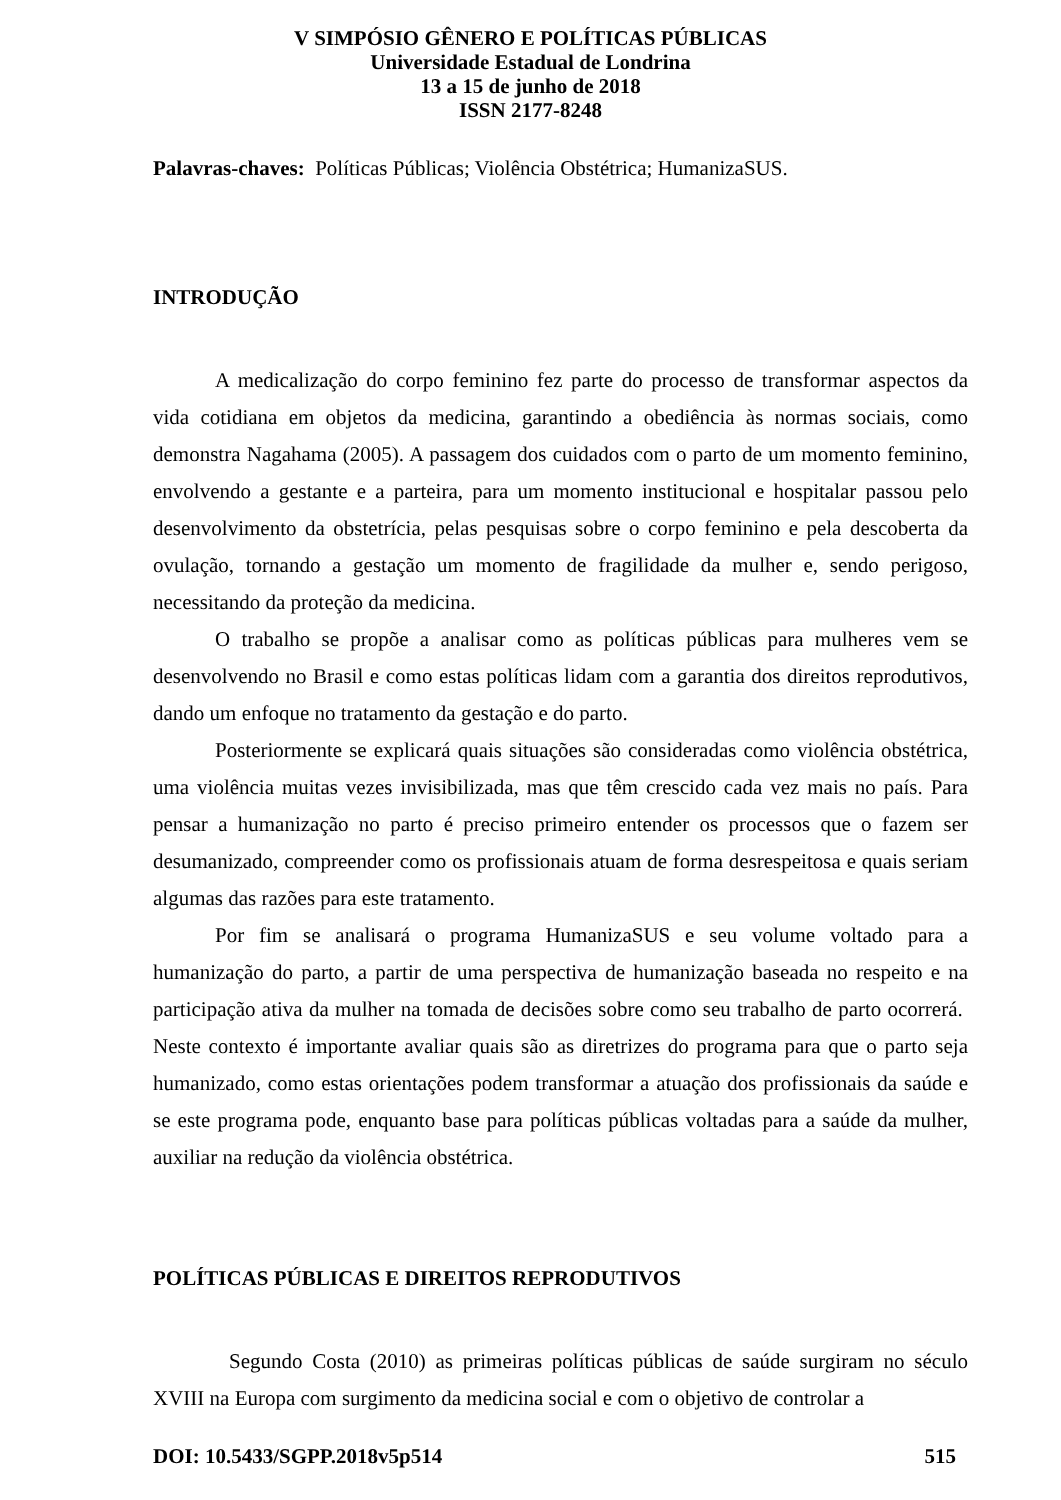V SIMPÓSIO GÊNERO E POLÍTICAS PÚBLICAS
Universidade Estadual de Londrina
13 a 15 de junho de 2018
ISSN 2177-8248
Palavras-chaves: Políticas Públicas; Violência Obstétrica; HumanizaSUS.
INTRODUÇÃO
A medicalização do corpo feminino fez parte do processo de transformar aspectos da vida cotidiana em objetos da medicina, garantindo a obediência às normas sociais, como demonstra Nagahama (2005). A passagem dos cuidados com o parto de um momento feminino, envolvendo a gestante e a parteira, para um momento institucional e hospitalar passou pelo desenvolvimento da obstetrícia, pelas pesquisas sobre o corpo feminino e pela descoberta da ovulação, tornando a gestação um momento de fragilidade da mulher e, sendo perigoso, necessitando da proteção da medicina.
O trabalho se propõe a analisar como as políticas públicas para mulheres vem se desenvolvendo no Brasil e como estas políticas lidam com a garantia dos direitos reprodutivos, dando um enfoque no tratamento da gestação e do parto.
Posteriormente se explicará quais situações são consideradas como violência obstétrica, uma violência muitas vezes invisibilizada, mas que têm crescido cada vez mais no país. Para pensar a humanização no parto é preciso primeiro entender os processos que o fazem ser desumanizado, compreender como os profissionais atuam de forma desrespeitosa e quais seriam algumas das razões para este tratamento.
Por fim se analisará o programa HumanizaSUS e seu volume voltado para a humanização do parto, a partir de uma perspectiva de humanização baseada no respeito e na participação ativa da mulher na tomada de decisões sobre como seu trabalho de parto ocorrerá. Neste contexto é importante avaliar quais são as diretrizes do programa para que o parto seja humanizado, como estas orientações podem transformar a atuação dos profissionais da saúde e se este programa pode, enquanto base para políticas públicas voltadas para a saúde da mulher, auxiliar na redução da violência obstétrica.
POLÍTICAS PÚBLICAS E DIREITOS REPRODUTIVOS
Segundo Costa (2010) as primeiras políticas públicas de saúde surgiram no século XVIII na Europa com surgimento da medicina social e com o objetivo de controlar a
DOI: 10.5433/SGPP.2018v5p514 515